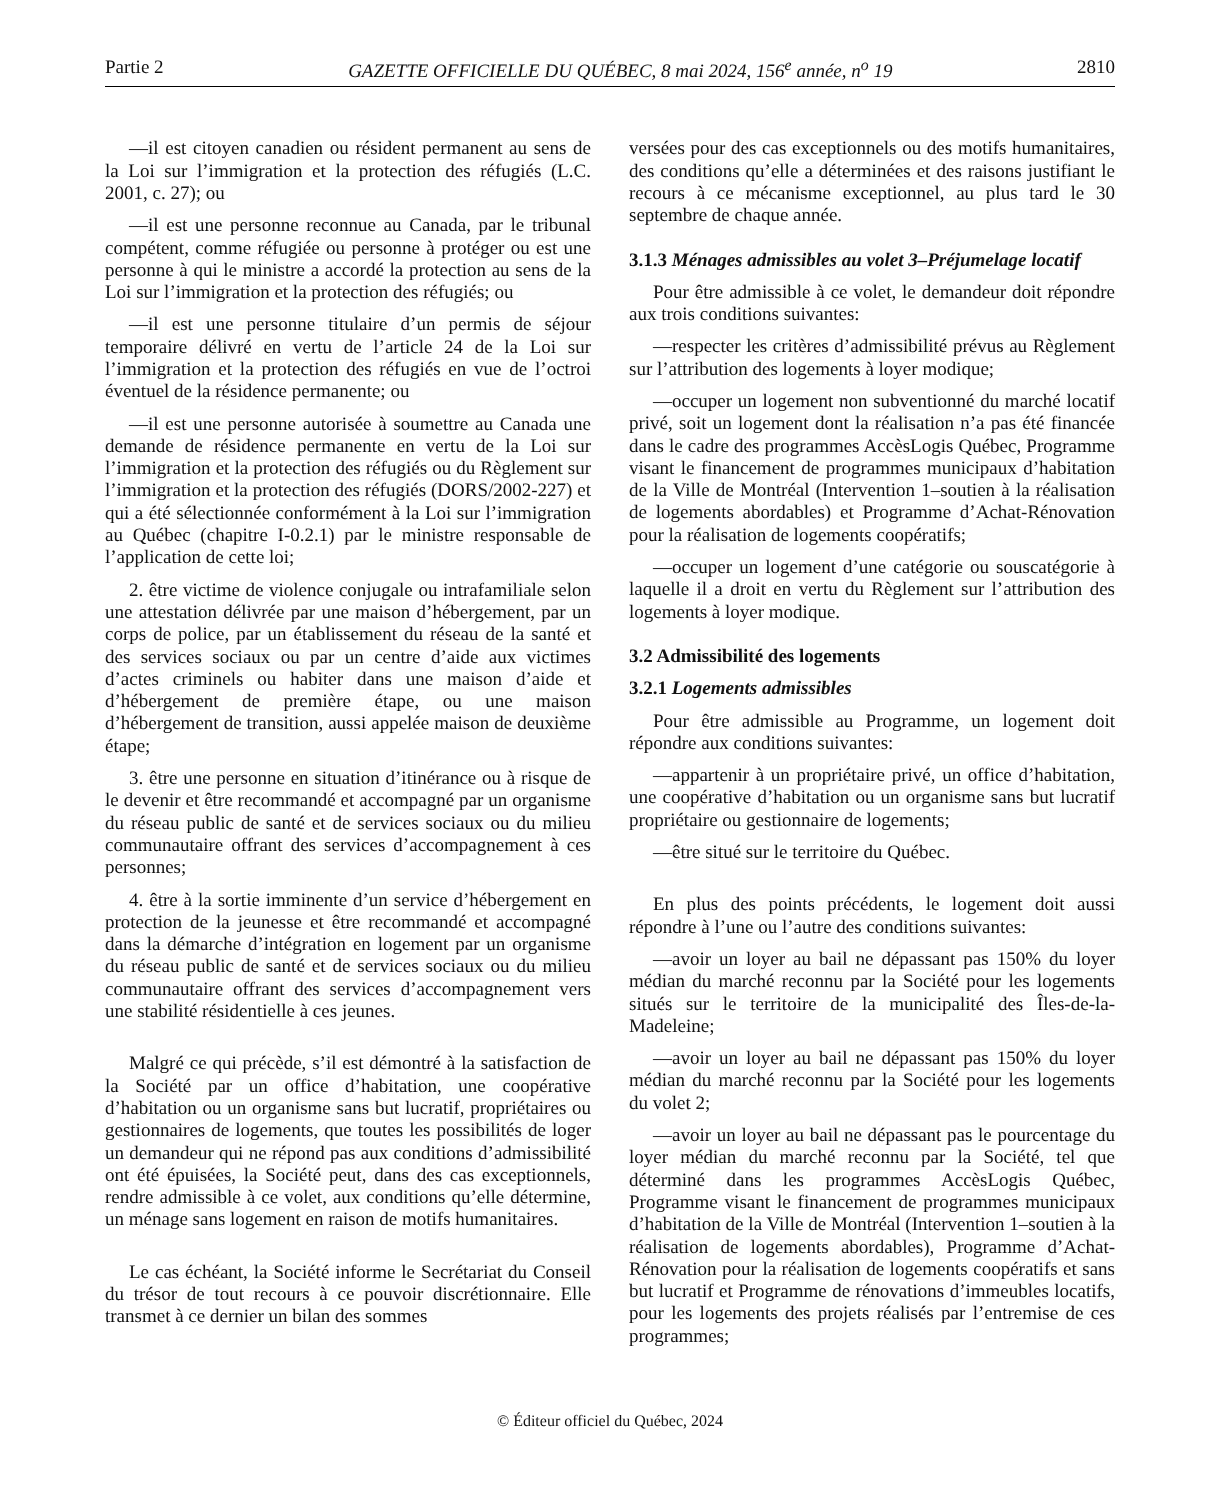Partie 2 GAZETTE OFFICIELLE DU QUÉBEC, 8 mai 2024, 156<sup>e</sup> année, n<sup>o</sup> 19 2810
—il est citoyen canadien ou résident permanent au sens de la Loi sur l’immigration et la protection des réfugiés (L.C. 2001, c. 27); ou
—il est une personne reconnue au Canada, par le tribunal compétent, comme réfugiée ou personne à protéger ou est une personne à qui le ministre a accordé la protection au sens de la Loi sur l’immigration et la protection des réfugiés; ou
—il est une personne titulaire d’un permis de séjour temporaire délivré en vertu de l’article 24 de la Loi sur l’immigration et la protection des réfugiés en vue de l’octroi éventuel de la résidence permanente; ou
—il est une personne autorisée à soumettre au Canada une demande de résidence permanente en vertu de la Loi sur l’immigration et la protection des réfugiés ou du Règlement sur l’immigration et la protection des réfugiés (DORS/2002-227) et qui a été sélectionnée conformément à la Loi sur l’immigration au Québec (chapitre I-0.2.1) par le ministre responsable de l’application de cette loi;
2. être victime de violence conjugale ou intrafamiliale selon une attestation délivrée par une maison d’hébergement, par un corps de police, par un établissement du réseau de la santé et des services sociaux ou par un centre d’aide aux victimes d’actes criminels ou habiter dans une maison d’aide et d’hébergement de première étape, ou une maison d’hébergement de transition, aussi appelée maison de deuxième étape;
3. être une personne en situation d’itinérance ou à risque de le devenir et être recommandé et accompagné par un organisme du réseau public de santé et de services sociaux ou du milieu communautaire offrant des services d’accompagnement à ces personnes;
4. être à la sortie imminente d’un service d’hébergement en protection de la jeunesse et être recommandé et accompagné dans la démarche d’intégration en logement par un organisme du réseau public de santé et de services sociaux ou du milieu communautaire offrant des services d’accompagnement vers une stabilité résidentielle à ces jeunes.
Malgré ce qui précède, s’il est démontré à la satisfaction de la Société par un office d’habitation, une coopérative d’habitation ou un organisme sans but lucratif, propriétaires ou gestionnaires de logements, que toutes les possibilités de loger un demandeur qui ne répond pas aux conditions d’admissibilité ont été épuisées, la Société peut, dans des cas exceptionnels, rendre admissible à ce volet, aux conditions qu’elle détermine, un ménage sans logement en raison de motifs humanitaires.
Le cas échéant, la Société informe le Secrétariat du Conseil du trésor de tout recours à ce pouvoir discrétionnaire. Elle transmet à ce dernier un bilan des sommes
versées pour des cas exceptionnels ou des motifs humanitaires, des conditions qu’elle a déterminées et des raisons justifiant le recours à ce mécanisme exceptionnel, au plus tard le 30 septembre de chaque année.
3.1.3 Ménages admissibles au volet 3–Préjumelage locatif
Pour être admissible à ce volet, le demandeur doit répondre aux trois conditions suivantes:
—respecter les critères d’admissibilité prévus au Règlement sur l’attribution des logements à loyer modique;
—occuper un logement non subventionné du marché locatif privé, soit un logement dont la réalisation n’a pas été financée dans le cadre des programmes AccèsLogis Québec, Programme visant le financement de programmes municipaux d’habitation de la Ville de Montréal (Intervention 1–soutien à la réalisation de logements abordables) et Programme d’Achat-Rénovation pour la réalisation de logements coopératifs;
—occuper un logement d’une catégorie ou souscatégorie à laquelle il a droit en vertu du Règlement sur l’attribution des logements à loyer modique.
3.2 Admissibilité des logements
3.2.1 Logements admissibles
Pour être admissible au Programme, un logement doit répondre aux conditions suivantes:
—appartenir à un propriétaire privé, un office d’habitation, une coopérative d’habitation ou un organisme sans but lucratif propriétaire ou gestionnaire de logements;
—être situé sur le territoire du Québec.
En plus des points précédents, le logement doit aussi répondre à l’une ou l’autre des conditions suivantes:
—avoir un loyer au bail ne dépassant pas 150% du loyer médian du marché reconnu par la Société pour les logements situés sur le territoire de la municipalité des Îles-de-la-Madeleine;
—avoir un loyer au bail ne dépassant pas 150% du loyer médian du marché reconnu par la Société pour les logements du volet 2;
—avoir un loyer au bail ne dépassant pas le pourcentage du loyer médian du marché reconnu par la Société, tel que déterminé dans les programmes AccèsLogis Québec, Programme visant le financement de programmes municipaux d’habitation de la Ville de Montréal (Intervention 1–soutien à la réalisation de logements abordables), Programme d’Achat-Rénovation pour la réalisation de logements coopératifs et sans but lucratif et Programme de rénovations d’immeubles locatifs, pour les logements des projets réalisés par l’entremise de ces programmes;
© Éditeur officiel du Québec, 2024